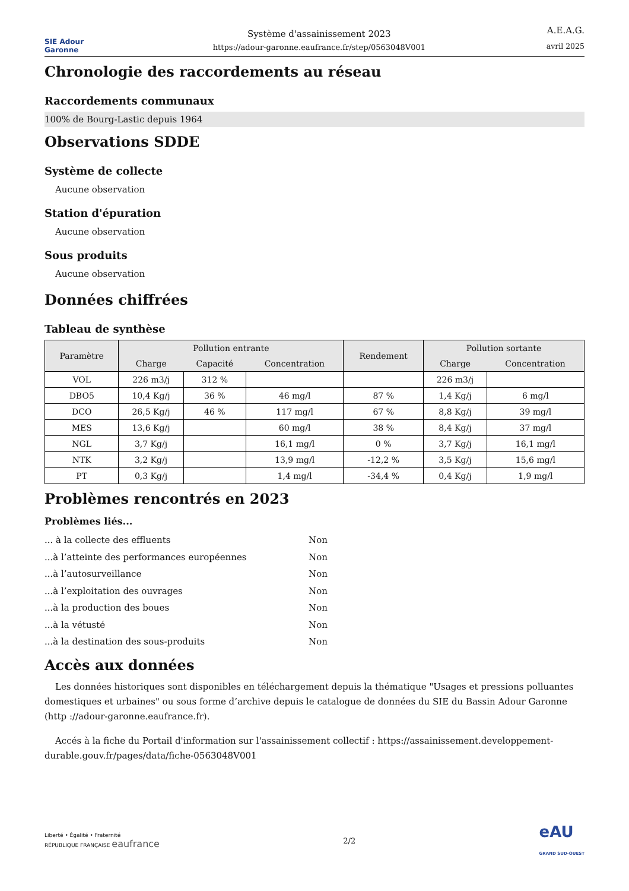SIE Adour Garonne
Système d'assainissement 2023
https://adour-garonne.eaufrance.fr/step/0563048V001
A.E.A.G.
avril 2025
Chronologie des raccordements au réseau
Raccordements communaux
100% de Bourg-Lastic depuis 1964
Observations SDDE
Système de collecte
Aucune observation
Station d'épuration
Aucune observation
Sous produits
Aucune observation
Données chiffrées
Tableau de synthèse
| Paramètre | Pollution entrante | | | Rendement | Pollution sortante | |
| --- | --- | --- | --- | --- | --- | --- |
| | Charge | Capacité | Concentration | | Charge | Concentration |
| VOL | 226 m3/j | 312 % | | | 226 m3/j | |
| DBO5 | 10,4 Kg/j | 36 % | 46 mg/l | 87 % | 1,4 Kg/j | 6 mg/l |
| DCO | 26,5 Kg/j | 46 % | 117 mg/l | 67 % | 8,8 Kg/j | 39 mg/l |
| MES | 13,6 Kg/j | | 60 mg/l | 38 % | 8,4 Kg/j | 37 mg/l |
| NGL | 3,7 Kg/j | | 16,1 mg/l | 0 % | 3,7 Kg/j | 16,1 mg/l |
| NTK | 3,2 Kg/j | | 13,9 mg/l | -12,2 % | 3,5 Kg/j | 15,6 mg/l |
| PT | 0,3 Kg/j | | 1,4 mg/l | -34,4 % | 0,4 Kg/j | 1,9 mg/l |
Problèmes rencontrés en 2023
Problèmes liés...
... à la collecte des effluents Non
...à l’atteinte des performances européennes Non
...à l’autosurveillance Non
...à l’exploitation des ouvrages Non
...à la production des boues Non
...à la vétusté Non
...à la destination des sous-produits Non
Accès aux données
Les données historiques sont disponibles en téléchargement depuis la thématique "Usages et pressions polluantes domestiques et urbaines" ou sous forme d’archive depuis le catalogue de données du SIE du Bassin Adour Garonne (http ://adour-garonne.eaufrance.fr).
Accés à la fiche du Portail d'information sur l'assainissement collectif : https://assainissement.developpement-durable.gouv.fr/pages/data/fiche-0563048V001
Liberté • Égalité • Fraternité
RÉPUBLIQUE FRANÇAISE eaufrance
2/2
eAU
GRAND SUD-OUEST